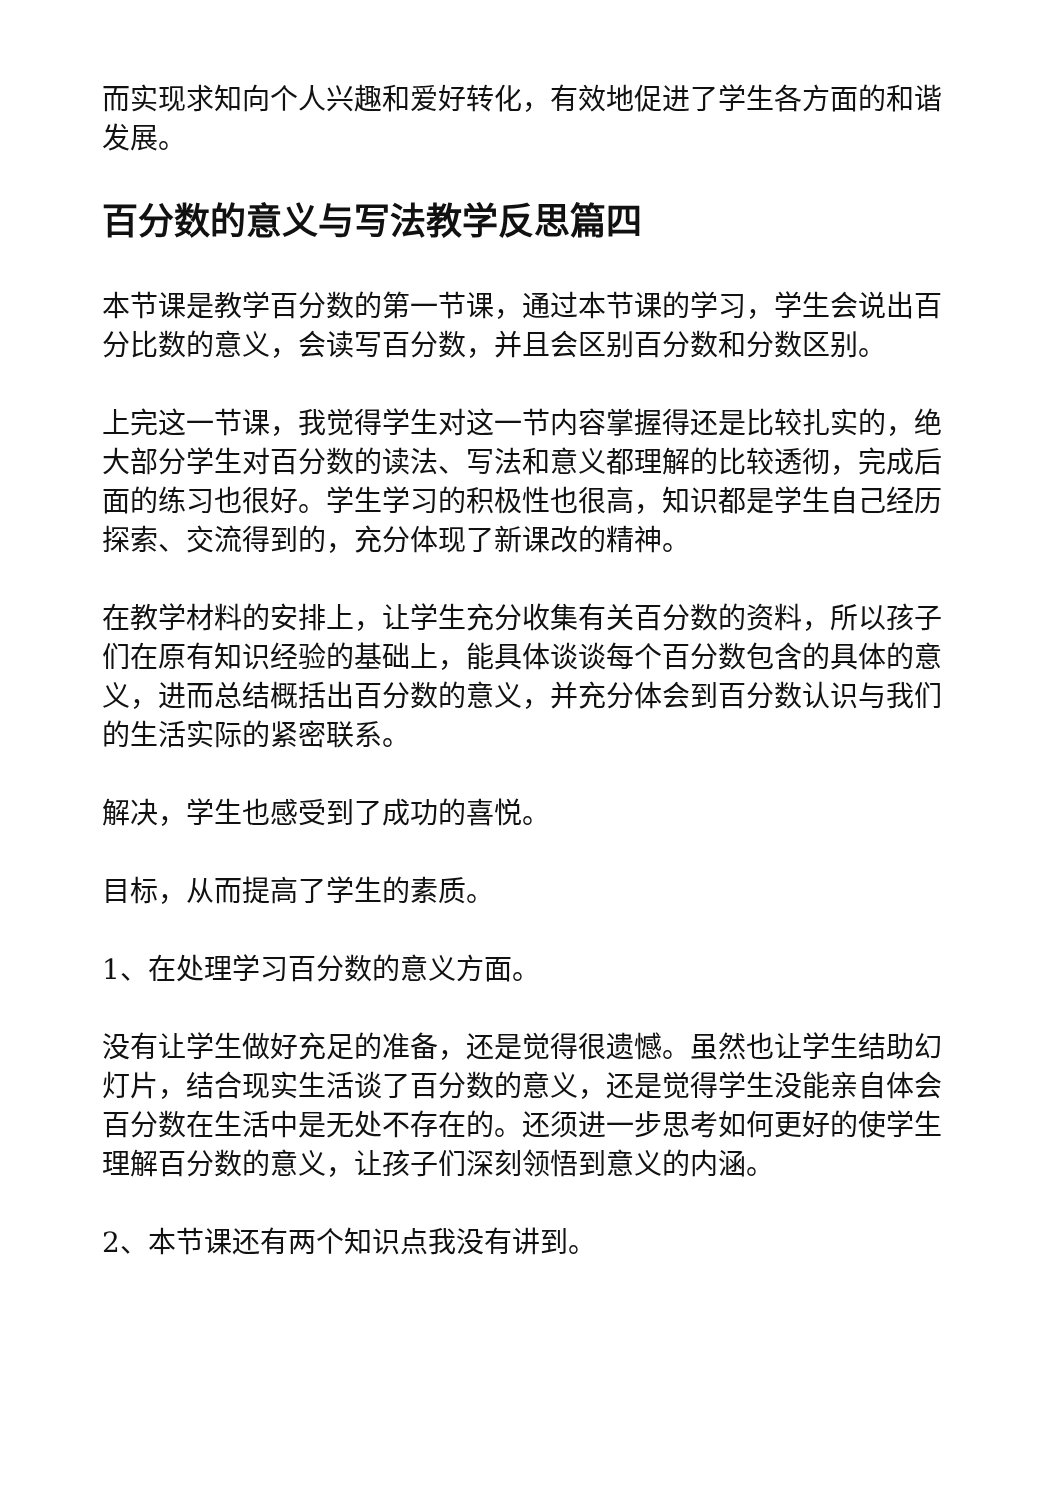而实现求知向个人兴趣和爱好转化，有效地促进了学生各方面的和谐发展。
百分数的意义与写法教学反思篇四
本节课是教学百分数的第一节课，通过本节课的学习，学生会说出百分比数的意义，会读写百分数，并且会区别百分数和分数区别。
上完这一节课，我觉得学生对这一节内容掌握得还是比较扎实的，绝大部分学生对百分数的读法、写法和意义都理解的比较透彻，完成后面的练习也很好。学生学习的积极性也很高，知识都是学生自己经历探索、交流得到的，充分体现了新课改的精神。
在教学材料的安排上，让学生充分收集有关百分数的资料，所以孩子们在原有知识经验的基础上，能具体谈谈每个百分数包含的具体的意义，进而总结概括出百分数的意义，并充分体会到百分数认识与我们的生活实际的紧密联系。
解决，学生也感受到了成功的喜悦。
目标，从而提高了学生的素质。
1、在处理学习百分数的意义方面。
没有让学生做好充足的准备，还是觉得很遗憾。虽然也让学生结助幻灯片，结合现实生活谈了百分数的意义，还是觉得学生没能亲自体会百分数在生活中是无处不存在的。还须进一步思考如何更好的使学生理解百分数的意义，让孩子们深刻领悟到意义的内涵。
2、本节课还有两个知识点我没有讲到。